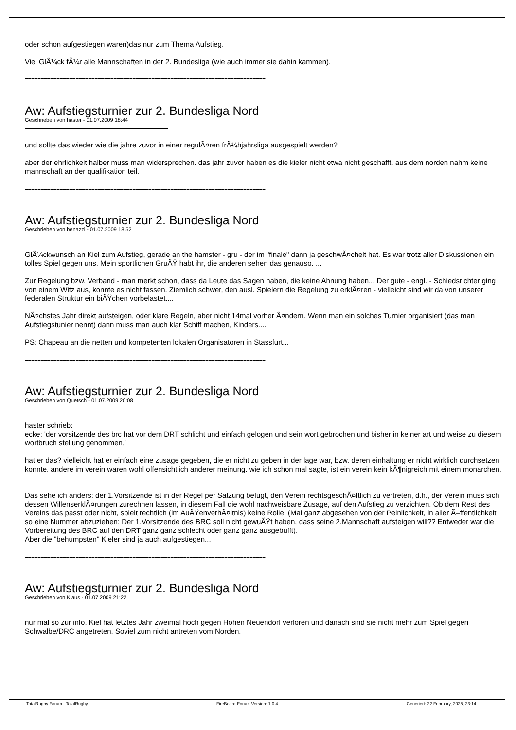oder schon aufgestiegen waren)das nur zum Thema Aufstieg.
Viel GlÃ¼ck fÃ¼r alle Mannschaften in der 2. Bundesliga (wie auch immer sie dahin kammen).
============================================================================
Aw: Aufstiegsturnier zur 2. Bundesliga Nord
Geschrieben von haster - 01.07.2009 18:44
und sollte das wieder wie die jahre zuvor in einer regulÃ¤ren frÃ¼hjahrsliga ausgespielt werden?
aber der ehrlichkeit halber muss man widersprechen. das jahr zuvor haben es die kieler nicht etwa nicht geschafft. aus dem norden nahm keine mannschaft an der qualifikation teil.
============================================================================
Aw: Aufstiegsturnier zur 2. Bundesliga Nord
Geschrieben von benazzi - 01.07.2009 18:52
GlÃ¼ckwunsch an Kiel zum Aufstieg, gerade an the hamster - gru - der im "finale" dann ja geschwÃ¤chelt hat. Es war trotz aller Diskussionen ein tolles Spiel gegen uns. Mein sportlichen GruÃŸ habt ihr, die anderen sehen das genauso. ...
Zur Regelung bzw. Verband - man merkt schon, dass da Leute das Sagen haben, die keine Ahnung haben... Der gute - engl. - Schiedsrichter ging von einem Witz aus, konnte es nicht fassen. Ziemlich schwer, den ausl. Spielern die Regelung zu erklÃ¤ren - vielleicht sind wir da von unserer federalen Struktur ein biÃŸchen vorbelastet....
NÃ¤chstes Jahr direkt aufsteigen, oder klare Regeln, aber nicht 14mal vorher Ã¤ndern. Wenn man ein solches Turnier organisiert (das man Aufstiegstunier nennt) dann muss man auch klar Schiff machen, Kinders....
PS: Chapeau an die netten und kompetenten lokalen Organisatoren in Stassfurt...
============================================================================
Aw: Aufstiegsturnier zur 2. Bundesliga Nord
Geschrieben von Quetsch - 01.07.2009 20:08
haster schrieb:
ecke: 'der vorsitzende des brc hat vor dem DRT schlicht und einfach gelogen und sein wort gebrochen und bisher in keiner art und weise zu diesem wortbruch stellung genommen,'
hat er das? vielleicht hat er einfach eine zusage gegeben, die er nicht zu geben in der lage war, bzw. deren einhaltung er nicht wirklich durchsetzen konnte. andere im verein waren wohl offensichtlich anderer meinung. wie ich schon mal sagte, ist ein verein kein kÃ¶nigreich mit einem monarchen.
Das sehe ich anders: der 1.Vorsitzende ist in der Regel per Satzung befugt, den Verein rechtsgeschÃ¤ftlich zu vertreten, d.h., der Verein muss sich dessen WillenserklÃ¤rungen zurechnen lassen, in diesem Fall die wohl nachweisbare Zusage, auf den Aufstieg zu verzichten. Ob dem Rest des Vereins das passt oder nicht, spielt rechtlich (im AuÃŸenverhÃ¤ltnis) keine Rolle. (Mal ganz abgesehen von der Peinlichkeit, in aller Ã–ffentlichkeit so eine Nummer abzuziehen: Der 1.Vorsitzende des BRC soll nicht gewuÃŸt haben, dass seine 2.Mannschaft aufsteigen will?? Entweder war die Vorbereitung des BRC auf den DRT ganz ganz schlecht oder ganz ganz ausgebufft).
Aber die "behumpsten" Kieler sind ja auch aufgestiegen...
============================================================================
Aw: Aufstiegsturnier zur 2. Bundesliga Nord
Geschrieben von Klaus - 01.07.2009 21:22
nur mal so zur info. Kiel hat letztes Jahr zweimal hoch gegen Hohen Neuendorf verloren und danach sind sie nicht mehr zum Spiel gegen Schwalbe/DRC angetreten. Soviel zum nicht antreten vom Norden.
TotalRugby Forum - TotalRugby FireBoard-Forum-Version: 1.0.4 Generiert: 22 February, 2025, 23:14